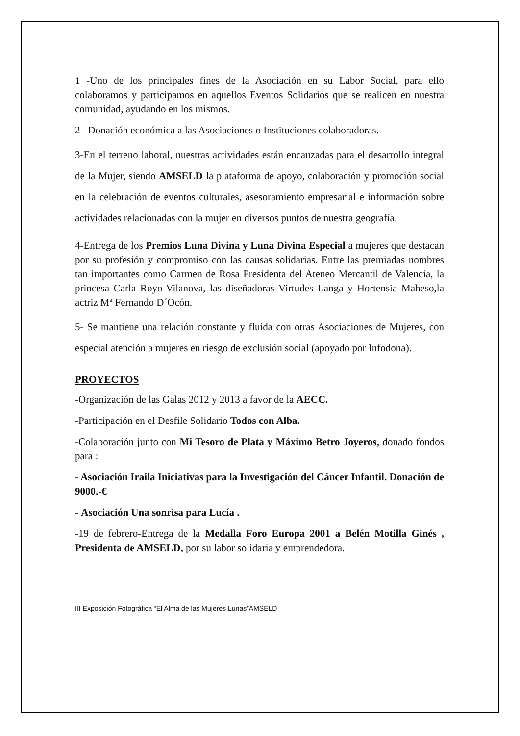1 -Uno de los principales fines de la Asociación en su Labor Social, para ello colaboramos y participamos en aquellos Eventos Solidarios que se realicen en nuestra comunidad, ayudando en los mismos.
2– Donación económica a las Asociaciones o Instituciones colaboradoras.
3-En el terreno laboral, nuestras actividades están encauzadas para el desarrollo integral de la Mujer, siendo AMSELD la plataforma de apoyo, colaboración y promoción social en la celebración de eventos culturales, asesoramiento empresarial e información sobre actividades relacionadas con la mujer en diversos puntos de nuestra geografía.
4-Entrega de los Premios Luna Divina y Luna Divina Especial a mujeres que destacan por su profesión y compromiso con las causas solidarias. Entre las premiadas nombres tan importantes como Carmen de Rosa Presidenta del Ateneo Mercantil de Valencia, la princesa Carla Royo-Vilanova, las diseñadoras Virtudes Langa y Hortensia Maheso,la actriz Mª Fernando D´Ocón.
5- Se mantiene una relación constante y fluida con otras Asociaciones de Mujeres, con especial atención a mujeres en riesgo de exclusión social (apoyado por Infodona).
PROYECTOS
-Organización de las Galas 2012 y 2013 a favor de la AECC.
-Participación en el Desfile Solidario Todos con Alba.
-Colaboración junto con Mi Tesoro de Plata y Máximo Betro Joyeros, donado fondos para :
- Asociación Iraila Iniciativas para la Investigación del Cáncer Infantil. Donación de 9000.-€
- Asociación Una sonrisa para Lucía .
-19 de febrero-Entrega de la Medalla Foro Europa 2001 a Belén Motilla Ginés , Presidenta de AMSELD, por su labor solidaria y emprendedora.
III Exposición Fotográfica “El Alma de las Mujeres Lunas”AMSELD